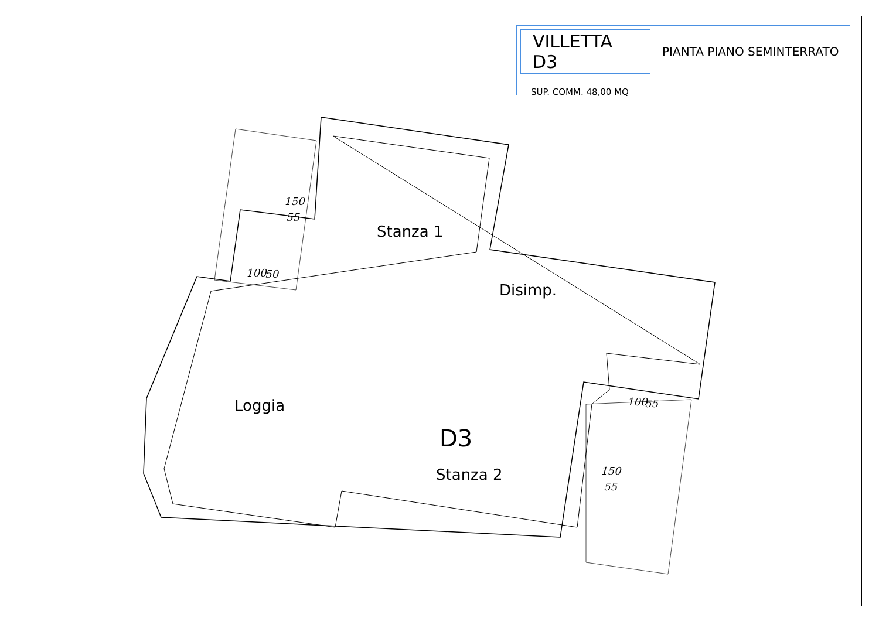VILLETTA D3
PIANTA PIANO SEMINTERRATO
SUP. COMM. 48,00 MQ
Stanza 1
Disimp.
Loggia
D3
Stanza 2
150
55
100 50
100 55
150
55